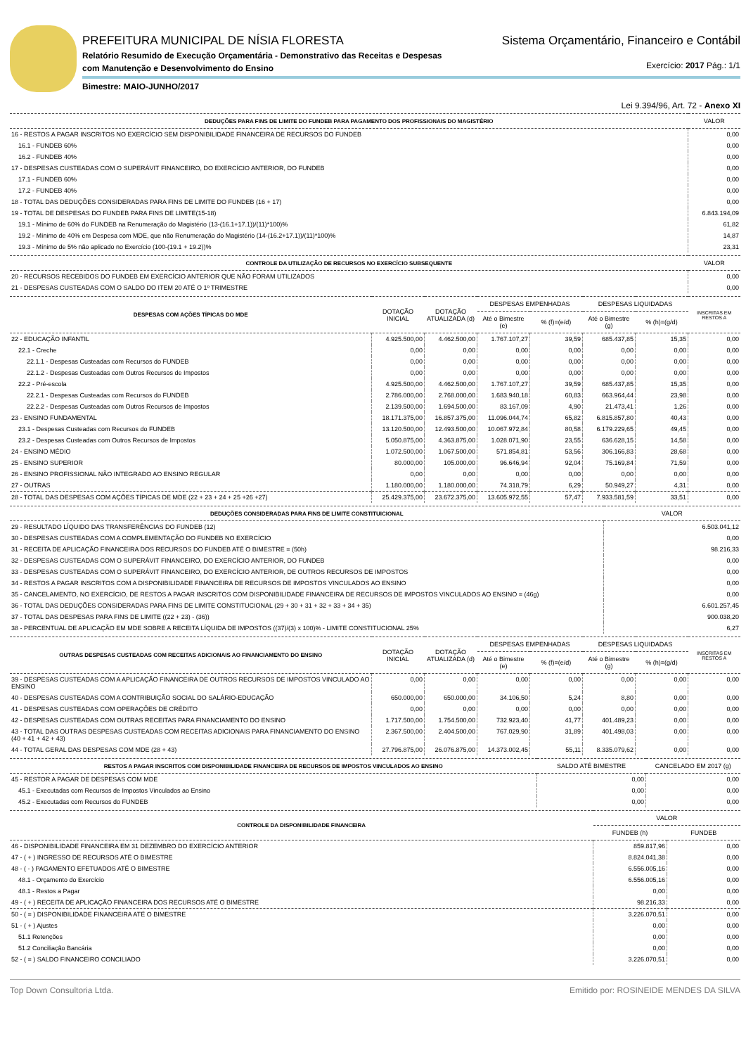PREFEITURA MUNICIPAL DE NÍSIA FLORESTA Sistema Orçamentário, Financeiro e Contábil
Relatório Resumido de Execução Orçamentária - Demonstrativo das Receitas e Despesas
com Manutenção e Desenvolvimento do Ensino Exercício: 2017 Pág.: 1/1
Bimestre: MAIO-JUNHO/2017
Lei 9.394/96, Art. 72 - Anexo XI
| DEDUÇÕES PARA FINS DE LIMITE DO FUNDEB PARA PAGAMENTO DOS PROFISSIONAIS DO MAGISTÉRIO | VALOR |
| --- | --- |
| 16 - RESTOS A PAGAR INSCRITOS NO EXERCÍCIO SEM DISPONIBILIDADE FINANCEIRA DE RECURSOS DO FUNDEB | 0,00 |
| 16.1 - FUNDEB 60% | 0,00 |
| 16.2 - FUNDEB 40% | 0,00 |
| 17 - DESPESAS CUSTEADAS COM O SUPERÁVIT FINANCEIRO, DO EXERCÍCIO ANTERIOR, DO FUNDEB | 0,00 |
| 17.1 - FUNDEB 60% | 0,00 |
| 17.2 - FUNDEB 40% | 0,00 |
| 18 - TOTAL DAS DEDUÇÕES CONSIDERADAS PARA FINS DE LIMITE DO FUNDEB (16 + 17) | 0,00 |
| 19 - TOTAL DE DESPESAS DO FUNDEB PARA FINS DE LIMITE(15-18) | 6.843.194,09 |
| 19.1 - Mínimo de 60% do FUNDEB na Renumeração do Magistério (13-(16.1+17.1))/(11)*100)% | 61,82 |
| 19.2 - Mínimo de 40% em Despesa com MDE, que não Renumeração do Magistério (14-(16.2+17.1))/(11)*100)% | 14,87 |
| 19.3 - Mínimo de 5% não aplicado no Exercício (100-(19.1 + 19.2))% | 23,31 |
| CONTROLE DA UTILIZAÇÃO DE RECURSOS NO EXERCÍCIO SUBSEQUENTE | VALOR |
| --- | --- |
| 20 - RECURSOS RECEBIDOS DO FUNDEB EM EXERCÍCIO ANTERIOR QUE NÃO FORAM UTILIZADOS | 0,00 |
| 21 - DESPESAS CUSTEADAS COM O SALDO DO ITEM 20 ATÉ O 1º TRIMESTRE | 0,00 |
| DESPESAS COM AÇÕES TÍPICAS DO MDE | DOTAÇÃO INICIAL | DOTAÇÃO ATUALIZADA (d) | DESPESAS EMPENHADAS | | DESPESAS LIQUIDADAS | | INSCRITAS EM RESTOS A |
| --- | --- | --- | --- | --- | --- | --- | --- |
| | | | Até o Bimestre (e) | % (f)=(e/d) | Até o Bimestre (g) | % (h)=(g/d) | |
| 22 - EDUCAÇÃO INFANTIL | 4.925.500,00 | 4.462.500,00 | 1.767.107,27 | 39,59 | 685.437,85 | 15,35 | 0,00 |
| 22.1 - Creche | 0,00 | 0,00 | 0,00 | 0,00 | 0,00 | 0,00 | 0,00 |
| 22.1.1 - Despesas Custeadas com Recursos do FUNDEB | 0,00 | 0,00 | 0,00 | 0,00 | 0,00 | 0,00 | 0,00 |
| 22.1.2 - Despesas Custeadas com Outros Recursos de Impostos | 0,00 | 0,00 | 0,00 | 0,00 | 0,00 | 0,00 | 0,00 |
| 22.2 - Pré-escola | 4.925.500,00 | 4.462.500,00 | 1.767.107,27 | 39,59 | 685.437,85 | 15,35 | 0,00 |
| 22.2.1 - Despesas Custeadas com Recursos do FUNDEB | 2.786.000,00 | 2.768.000,00 | 1.683.940,18 | 60,83 | 663.964,44 | 23,98 | 0,00 |
| 22.2.2 - Despesas Custeadas com Outros Recursos de Impostos | 2.139.500,00 | 1.694.500,00 | 83.167,09 | 4,90 | 21.473,41 | 1,26 | 0,00 |
| 23 - ENSINO FUNDAMENTAL | 18.171.375,00 | 16.857.375,00 | 11.096.044,74 | 65,82 | 6.815.857,80 | 40,43 | 0,00 |
| 23.1 - Despesas Custeadas com Recursos do FUNDEB | 13.120.500,00 | 12.493.500,00 | 10.067.972,84 | 80,58 | 6.179.229,65 | 49,45 | 0,00 |
| 23.2 - Despesas Custeadas com Outros Recursos de Impostos | 5.050.875,00 | 4.363.875,00 | 1.028.071,90 | 23,55 | 636.628,15 | 14,58 | 0,00 |
| 24 - ENSINO MÉDIO | 1.072.500,00 | 1.067.500,00 | 571.854,81 | 53,56 | 306.166,83 | 28,68 | 0,00 |
| 25 - ENSINO SUPERIOR | 80.000,00 | 105.000,00 | 96.646,94 | 92,04 | 75.169,84 | 71,59 | 0,00 |
| 26 - ENSINO PROFISSIONAL NÃO INTEGRADO AO ENSINO REGULAR | 0,00 | 0,00 | 0,00 | 0,00 | 0,00 | 0,00 | 0,00 |
| 27 - OUTRAS | 1.180.000,00 | 1.180.000,00 | 74.318,79 | 6,29 | 50.949,27 | 4,31 | 0,00 |
| 28 - TOTAL DAS DESPESAS COM AÇÕES TÍPICAS DE MDE (22 + 23 + 24 + 25 +26 +27) | 25.429.375,00 | 23.672.375,00 | 13.605.972,55 | 57,47 | 7.933.581,59 | 33,51 | 0,00 |
| DEDUÇÕES CONSIDERADAS PARA FINS DE LIMITE CONSTITUICIONAL | VALOR |
| --- | --- |
| 29 - RESULTADO LÍQUIDO DAS TRANSFERÊNCIAS DO FUNDEB (12) | 6.503.041,12 |
| 30 - DESPESAS CUSTEADAS COM A COMPLEMENTAÇÃO DO FUNDEB NO EXERCÍCIO | 0,00 |
| 31 - RECEITA DE APLICAÇÃO FINANCEIRA DOS RECURSOS DO FUNDEB ATÉ O BIMESTRE = (50h) | 98.216,33 |
| 32 - DESPESAS CUSTEADAS COM O SUPERÁVIT FINANCEIRO, DO EXERCÍCIO ANTERIOR, DO FUNDEB | 0,00 |
| 33 - DESPESAS CUSTEADAS COM O SUPERÁVIT FINANCEIRO, DO EXERCÍCIO ANTERIOR, DE OUTROS RECURSOS DE IMPOSTOS | 0,00 |
| 34 - RESTOS A PAGAR INSCRITOS COM A DISPONIBILIDADE FINANCEIRA DE RECURSOS DE IMPOSTOS VINCULADOS AO ENSINO | 0,00 |
| 35 - CANCELAMENTO, NO EXERCÍCIO, DE RESTOS A PAGAR INSCRITOS COM DISPONIBILIDADE FINANCEIRA DE RECURSOS DE IMPOSTOS VINCULADOS AO ENSINO = (46g) | 0,00 |
| 36 - TOTAL DAS DEDUÇÕES CONSIDERADAS PARA FINS DE LIMITE CONSTITUCIONAL (29 + 30 + 31 + 32 + 33 + 34 + 35) | 6.601.257,45 |
| 37 - TOTAL DAS DESPESAS PARA FINS DE LIMITE ((22 + 23) - (36)) | 900.038,20 |
| 38 - PERCENTUAL DE APLICAÇÃO EM MDE SOBRE A RECEITA LÍQUIDA DE IMPOSTOS ((37)/(3) x 100)% - LIMITE CONSTITUCIONAL 25% | 6,27 |
| OUTRAS DESPESAS CUSTEADAS COM RECEITAS ADICIONAIS AO FINANCIAMENTO DO ENSINO | DOTAÇÃO INICIAL | DOTAÇÃO ATUALIZADA (d) | DESPESAS EMPENHADAS | | DESPESAS LIQUIDADAS | | INSCRITAS EM RESTOS A |
| --- | --- | --- | --- | --- | --- | --- | --- |
| | | | Até o Bimestre (e) | % (f)=(e/d) | Até o Bimestre (g) | % (h)=(g/d) | |
| 39 - DESPESAS CUSTEADAS COM A APLICAÇÃO FINANCEIRA DE OUTROS RECURSOS DE IMPOSTOS VINCULADO AO ENSINO | 0,00 | 0,00 | 0,00 | 0,00 | 0,00 | 0,00 | 0,00 |
| 40 - DESPESAS CUSTEADAS COM A CONTRIBUIÇÃO SOCIAL DO SALÁRIO-EDUCAÇÃO | 650.000,00 | 650.000,00 | 34.106,50 | 5,24 | 8,80 | 0,00 | 0,00 |
| 41 - DESPESAS CUSTEADAS COM OPERAÇÕES DE CRÉDITO | 0,00 | 0,00 | 0,00 | 0,00 | 0,00 | 0,00 | 0,00 |
| 42 - DESPESAS CUSTEADAS COM OUTRAS RECEITAS PARA FINANCIAMENTO DO ENSINO | 1.717.500,00 | 1.754.500,00 | 732.923,40 | 41,77 | 401.489,23 | 0,00 | 0,00 |
| 43 - TOTAL DAS OUTRAS DESPESAS CUSTEADAS COM RECEITAS ADICIONAIS PARA FINANCIAMENTO DO ENSINO (40 + 41 + 42 + 43) | 2.367.500,00 | 2.404.500,00 | 767.029,90 | 31,89 | 401.498,03 | 0,00 | 0,00 |
| 44 - TOTAL GERAL DAS DESPESAS COM MDE (28 + 43) | 27.796.875,00 | 26.076.875,00 | 14.373.002,45 | 55,11 | 8.335.079,62 | 0,00 | 0,00 |
| RESTOS A PAGAR INSCRITOS COM DISPONIBILIDADE FINANCEIRA DE RECURSOS DE IMPOSTOS VINCULADOS AO ENSINO | SALDO ATÉ BIMESTRE | CANCELADO EM 2017 (g) |
| --- | --- | --- |
| 45 - RESTOR A PAGAR DE DESPESAS COM MDE | 0,00 | 0,00 |
| 45.1 - Executadas com Recursos de Impostos Vinculados ao Ensino | 0,00 | 0,00 |
| 45.2 - Executadas com Recursos do FUNDEB | 0,00 | 0,00 |
| CONTROLE DA DISPONIBILIDADE FINANCEIRA | VALOR | |
| --- | --- | --- |
| | FUNDEB (h) | FUNDEB |
| 46 - DISPONIBILIDADE FINANCEIRA EM 31 DEZEMBRO DO EXERCÍCIO ANTERIOR | 859.817,96 | 0,00 |
| 47 - ( + ) INGRESSO DE RECURSOS ATÉ O BIMESTRE | 8.824.041,38 | 0,00 |
| 48 - ( - ) PAGAMENTO EFETUADOS ATÉ O BIMESTRE | 6.556.005,16 | 0,00 |
| 48.1 - Orçamento do Exercício | 6.556.005,16 | 0,00 |
| 48.1 - Restos a Pagar | 0,00 | 0,00 |
| 49 - ( + ) RECEITA DE APLICAÇÃO FINANCEIRA DOS RECURSOS ATÉ O BIMESTRE | 98.216,33 | 0,00 |
| 50 - ( = ) DISPONIBILIDADE FINANCEIRA ATÉ O BIMESTRE | 3.226.070,51 | 0,00 |
| 51 - ( + ) Ajustes | 0,00 | 0,00 |
| 51.1 Retenções | 0,00 | 0,00 |
| 51.2 Conciliação Bancária | 0,00 | 0,00 |
| 52 - ( = ) SALDO FINANCEIRO CONCILIADO | 3.226.070,51 | 0,00 |
Top Down Consultoria Ltda. Emitido por: ROSINEIDE MENDES DA SILVA